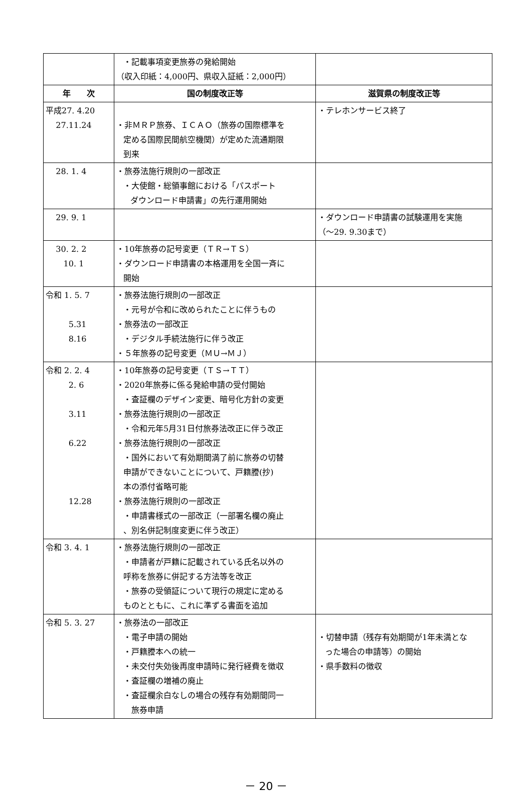| | ・記載事項変更旅券の発給開始 （収入印紙：4,000円、県収入証紙：2,000円） | |
| 年 次 | 国の制度改正等 | 滋賀県の制度改正等 |
| 平成27. 4.20 27.11.24 | ・非ＭＲＰ旅券、ＩＣＡＯ（旅券の国際標準を 定める国際民間航空機関）が定めた流通期限 到来 | ・テレホンサービス終了 |
| 28. 1. 4 | ・旅券法施行規則の一部改正 ・大使館・総領事館における「パスポート ダウンロード申請書」の先行運用開始 | |
| 29. 9. 1 | | ・ダウンロード申請書の試験運用を実施 （～29. 9.30まで） |
| 30. 2. 2 10. 1 | ・10年旅券の記号変更（ＴＲ→ＴＳ） ・ダウンロード申請書の本格運用を全国一斉に 開始 | |
| 令和 1. 5. 7 5.31 8.16 | ・旅券法施行規則の一部改正 ・元号が令和に改められたことに伴うもの ・旅券法の一部改正 ・デジタル手続法施行に伴う改正 ・５年旅券の記号変更（ＭＵ→ＭＪ） | |
| 令和 2. 2. 4 2. 6 3.11 6.22 12.28 | ・10年旅券の記号変更（ＴＳ→ＴＴ） ・2020年旅券に係る発給申請の受付開始 ・査証欄のデザイン変更、暗号化方針の変更 ・旅券法施行規則の一部改正 ・令和元年5月31日付旅券法改正に伴う改正 ・旅券法施行規則の一部改正 ・国外において有効期間満了前に旅券の切替 申請ができないことについて、戸籍謄(抄) 本の添付省略可能 ・旅券法施行規則の一部改正 ・申請書様式の一部改正（一部署名欄の廃止 、別名併記制度変更に伴う改正） | |
| 令和 3. 4. 1 | ・旅券法施行規則の一部改正 ・申請者が戸籍に記載されている氏名以外の 呼称を旅券に併記する方法等を改正 ・旅券の受領証について現行の規定に定める ものとともに、これに準ずる書面を追加 | |
| 令和 5. 3. 27 | ・旅券法の一部改正 ・電子申請の開始 ・戸籍謄本への統一 ・未交付失効後再度申請時に発行経費を徴収 ・査証欄の増補の廃止 ・査証欄余白なしの場合の残存有効期間同一 旅券申請 | ・切替申請（残存有効期間が1年未満とな った場合の申請等）の開始 ・県手数料の徴収 |
－ 20 －